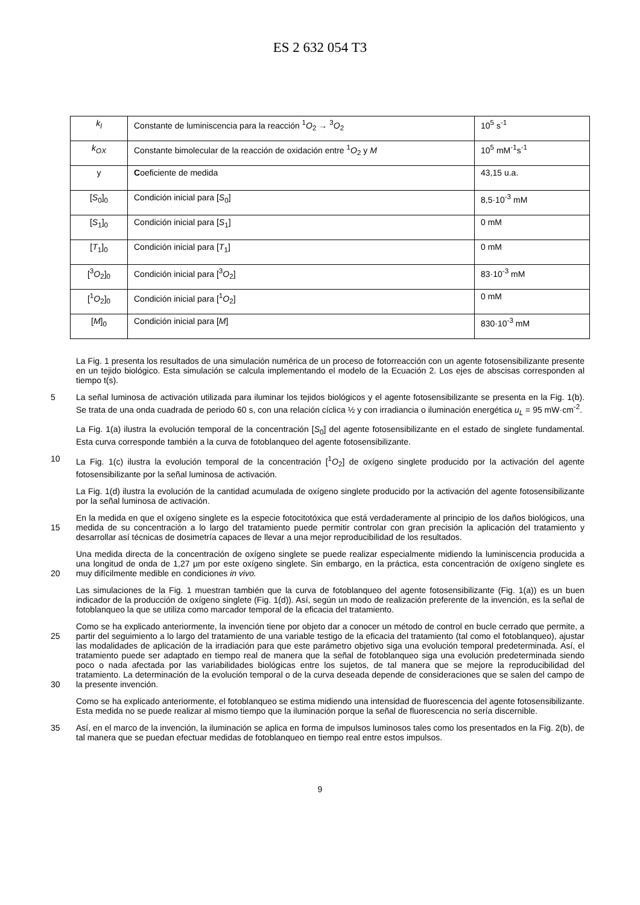ES 2 632 054 T3
| k<sub>l</sub> | Constante de luminiscencia para la reacción <sup>1</sup> O<sub>2</sub> → <sup>3</sup> O<sub>2</sub> | 10<sup>5</sup> s<sup>-1</sup> |
| k<sub>OX</sub> | Constante bimolecular de la reacción de oxidación entre <sup>1</sup> O<sub>2</sub> y M | 10<sup>5</sup> mM<sup>-1</sup>s<sup>-1</sup> |
| y | C oeficiente de medida | 43,15 u.a. |
| [ S<sub>0</sub>]<sub>0</sub> | Condición inicial para [ S<sub>0</sub>] | 8,5·10<sup>-3</sup> mM |
| [ S<sub>1</sub>]<sub>0</sub> | Condición inicial para [ S<sub>1</sub>] | 0 mM |
| [ T<sub>1</sub>]<sub>0</sub> | Condición inicial para [ T<sub>1</sub>] | 0 mM |
| [<sup>3</sup> O<sub>2</sub>]<sub>0</sub> | Condición inicial para [<sup>3</sup> O<sub>2</sub>] | 83·10<sup>-3</sup> mM |
| [<sup>1</sup> O<sub>2</sub>]<sub>0</sub> | Condición inicial para [<sup>1</sup> O<sub>2</sub>] | 0 mM |
| [ M ]<sub>0</sub> | Condición inicial para [ M ] | 830·10<sup>-3</sup> mM |
La Fig. 1 presenta los resultados de una simulación numérica de un proceso de fotorreacción con un agente fotosensibilizante presente en un tejido biológico. Esta simulación se calcula implementando el modelo de la Ecuación 2. Los ejes de abscisas corresponden al tiempo t(s).
5
La señal luminosa de activación utilizada para iluminar los tejidos biológicos y el agente fotosensibilizante se presenta en la Fig. 1(b). Se trata de una onda cuadrada de periodo 60 s, con una relación cíclica ½ y con irradiancia o iluminación energética u<sub>L</sub> = 95 mW·cm<sup>-2</sup>.
La Fig. 1(a) ilustra la evolución temporal de la concentración [S<sub>0</sub>] del agente fotosensibilizante en el estado de singlete fundamental. Esta curva corresponde también a la curva de fotoblanqueo del agente fotosensibilizante.
10
La Fig. 1(c) ilustra la evolución temporal de la concentración [<sup>1</sup>O<sub>2</sub>] de oxígeno singlete producido por la activación del agente fotosensibilizante por la señal luminosa de activación.
La Fig. 1(d) ilustra la evolución de la cantidad acumulada de oxígeno singlete producido por la activación del agente fotosensibilizante por la señal luminosa de activación.
15
En la medida en que el oxígeno singlete es la especie fotocitotóxica que está verdaderamente al principio de los daños biológicos, una medida de su concentración a lo largo del tratamiento puede permitir controlar con gran precisión la aplicación del tratamiento y desarrollar así técnicas de dosimetría capaces de llevar a una mejor reproducibilidad de los resultados.
20
Una medida directa de la concentración de oxígeno singlete se puede realizar especialmente midiendo la luminiscencia producida a una longitud de onda de 1,27 µm por este oxígeno singlete. Sin embargo, en la práctica, esta concentración de oxígeno singlete es muy difícilmente medible en condiciones in vivo.
Las simulaciones de la Fig. 1 muestran también que la curva de fotoblanqueo del agente fotosensibilizante (Fig. 1(a)) es un buen indicador de la producción de oxígeno singlete (Fig. 1(d)). Así, según un modo de realización preferente de la invención, es la señal de fotoblanqueo la que se utiliza como marcador temporal de la eficacia del tratamiento.
25
30
Como se ha explicado anteriormente, la invención tiene por objeto dar a conocer un método de control en bucle cerrado que permite, a partir del seguimiento a lo largo del tratamiento de una variable testigo de la eficacia del tratamiento (tal como el fotoblanqueo), ajustar las modalidades de aplicación de la irradiación para que este parámetro objetivo siga una evolución temporal predeterminada. Así, el tratamiento puede ser adaptado en tiempo real de manera que la señal de fotoblanqueo siga una evolución predeterminada siendo poco o nada afectada por las variabilidades biológicas entre los sujetos, de tal manera que se mejore la reproducibilidad del tratamiento. La determinación de la evolución temporal o de la curva deseada depende de consideraciones que se salen del campo de la presente invención.
Como se ha explicado anteriormente, el fotoblanqueo se estima midiendo una intensidad de fluorescencia del agente fotosensibilizante. Esta medida no se puede realizar al mismo tiempo que la iluminación porque la señal de fluorescencia no sería discernible.
35
Así, en el marco de la invención, la iluminación se aplica en forma de impulsos luminosos tales como los presentados en la Fig. 2(b), de tal manera que se puedan efectuar medidas de fotoblanqueo en tiempo real entre estos impulsos.
9